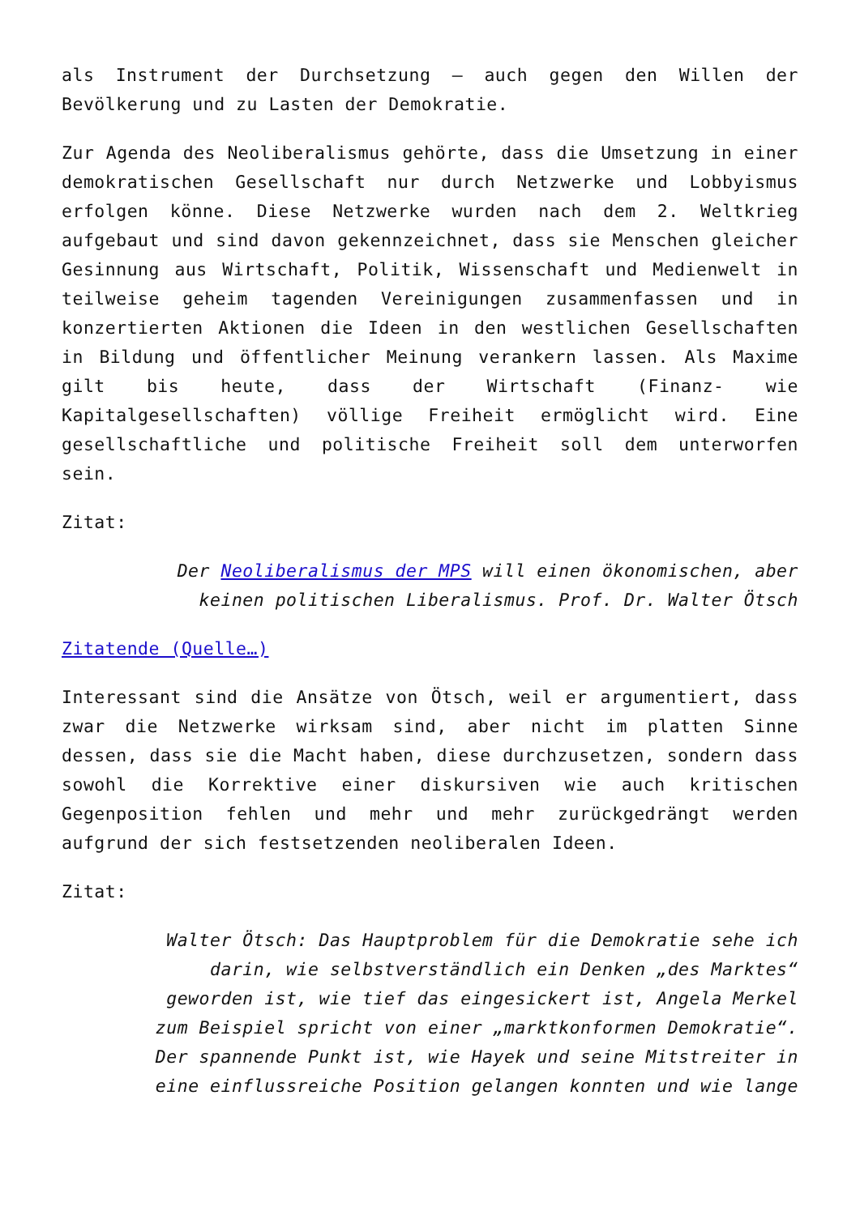als Instrument der Durchsetzung – auch gegen den Willen der Bevölkerung und zu Lasten der Demokratie.
Zur Agenda des Neoliberalismus gehörte, dass die Umsetzung in einer demokratischen Gesellschaft nur durch Netzwerke und Lobbyismus erfolgen könne. Diese Netzwerke wurden nach dem 2. Weltkrieg aufgebaut und sind davon gekennzeichnet, dass sie Menschen gleicher Gesinnung aus Wirtschaft, Politik, Wissenschaft und Medienwelt in teilweise geheim tagenden Vereinigungen zusammenfassen und in konzertierten Aktionen die Ideen in den westlichen Gesellschaften in Bildung und öffentlicher Meinung verankern lassen. Als Maxime gilt bis heute, dass der Wirtschaft (Finanz- wie Kapitalgesellschaften) völlige Freiheit ermöglicht wird. Eine gesellschaftliche und politische Freiheit soll dem unterworfen sein.
Zitat:
Der Neoliberalismus der MPS will einen ökonomischen, aber keinen politischen Liberalismus. Prof. Dr. Walter Ötsch
Zitatende (Quelle…)
Interessant sind die Ansätze von Ötsch, weil er argumentiert, dass zwar die Netzwerke wirksam sind, aber nicht im platten Sinne dessen, dass sie die Macht haben, diese durchzusetzen, sondern dass sowohl die Korrektive einer diskursiven wie auch kritischen Gegenposition fehlen und mehr und mehr zurückgedrängt werden aufgrund der sich festsetzenden neoliberalen Ideen.
Zitat:
Walter Ötsch: Das Hauptproblem für die Demokratie sehe ich darin, wie selbstverständlich ein Denken „des Marktes“ geworden ist, wie tief das eingesickert ist, Angela Merkel zum Beispiel spricht von einer „marktkonformen Demokratie“. Der spannende Punkt ist, wie Hayek und seine Mitstreiter in eine einflussreiche Position gelangen konnten und wie lange